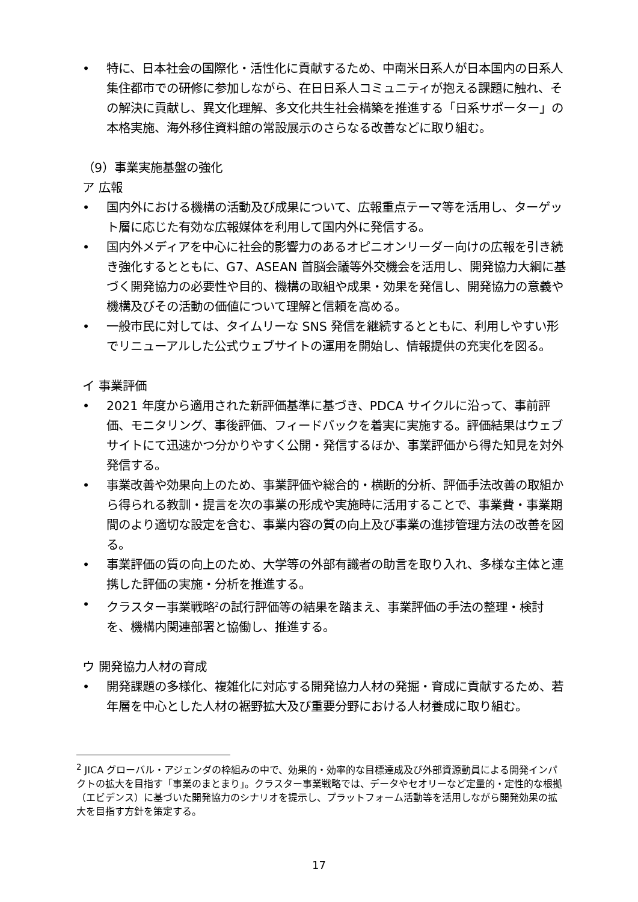• 特に、日本社会の国際化・活性化に貢献するため、中南米日系人が日本国内の日系人集住都市での研修に参加しながら、在日日系人コミュニティが抱える課題に触れ、その解決に貢献し、異文化理解、多文化共生社会構築を推進する「日系サポーター」の本格実施、海外移住資料館の常設展示のさらなる改善などに取り組む。
（9）事業実施基盤の強化
ア 広報
• 国内外における機構の活動及び成果について、広報重点テーマ等を活用し、ターゲット層に応じた有効な広報媒体を利用して国内外に発信する。
• 国内外メディアを中心に社会的影響力のあるオピニオンリーダー向けの広報を引き続き強化するとともに、G7、ASEAN 首脳会議等外交機会を活用し、開発協力大綱に基づく開発協力の必要性や目的、機構の取組や成果・効果を発信し、開発協力の意義や機構及びその活動の価値について理解と信頼を高める。
• 一般市民に対しては、タイムリーな SNS 発信を継続するとともに、利用しやすい形でリニューアルした公式ウェブサイトの運用を開始し、情報提供の充実化を図る。
イ 事業評価
• 2021 年度から適用された新評価基準に基づき、PDCA サイクルに沿って、事前評価、モニタリング、事後評価、フィードバックを着実に実施する。評価結果はウェブサイトにて迅速かつ分かりやすく公開・発信するほか、事業評価から得た知見を対外発信する。
• 事業改善や効果向上のため、事業評価や総合的・横断的分析、評価手法改善の取組から得られる教訓・提言を次の事業の形成や実施時に活用することで、事業費・事業期間のより適切な設定を含む、事業内容の質の向上及び事業の進捗管理方法の改善を図る。
• 事業評価の質の向上のため、大学等の外部有識者の助言を取り入れ、多様な主体と連携した評価の実施・分析を推進する。
• クラスター事業戦略<sup>2</sup>の試行評価等の結果を踏まえ、事業評価の手法の整理・検討を、機構内関連部署と協働し、推進する。
ウ 開発協力人材の育成
• 開発課題の多様化、複雑化に対応する開発協力人材の発掘・育成に貢献するため、若年層を中心とした人材の裾野拡大及び重要分野における人材養成に取り組む。
<sup>2</sup> JICA グローバル・アジェンダの枠組みの中で、効果的・効率的な目標達成及び外部資源動員による開発インパクトの拡大を目指す「事業のまとまり」。クラスター事業戦略では、データやセオリーなど定量的・定性的な根拠（エビデンス）に基づいた開発協力のシナリオを提示し、プラットフォーム活動等を活用しながら開発効果の拡大を目指す方針を策定する。
17